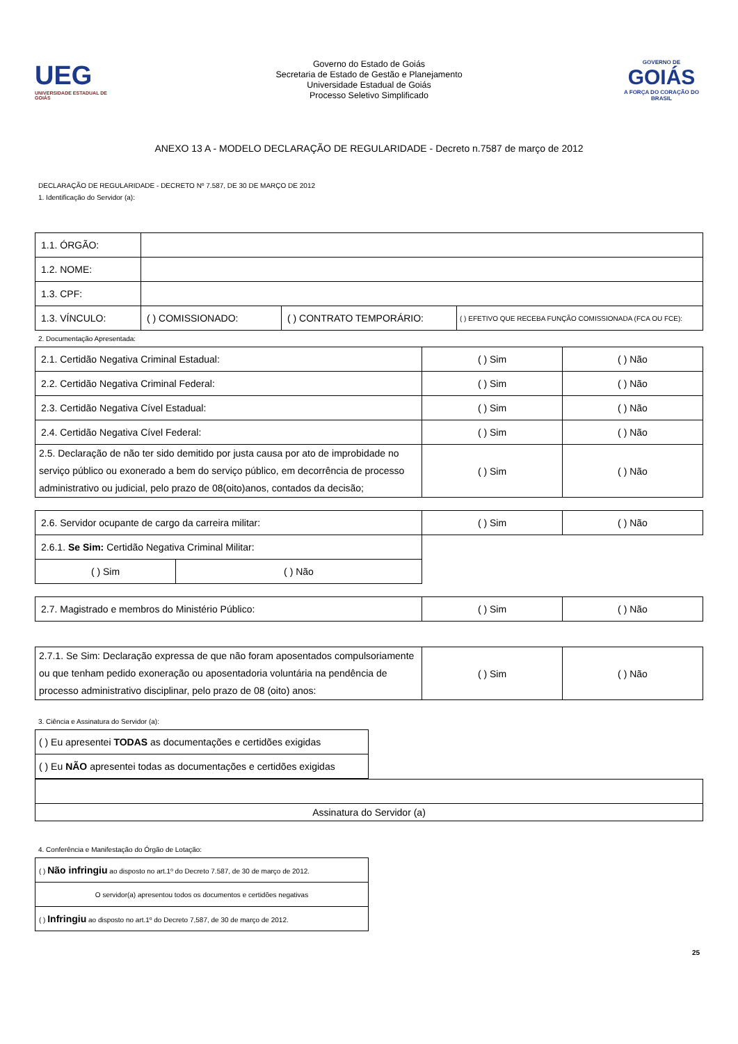UEG
UNIVERSIDADE ESTADUAL DE GOIÁS
Governo do Estado de Goiás
Secretaria de Estado de Gestão e Planejamento
Universidade Estadual de Goiás
Processo Seletivo Simplificado
GOVERNO DE
GOIÁS
A FORÇA DO CORAÇÃO DO BRASIL
ANEXO 13 A - MODELO DECLARAÇÃO DE REGULARIDADE - Decreto n.7587 de março de 2012
DECLARAÇÃO DE REGULARIDADE - DECRETO Nº 7.587, DE 30 DE MARÇO DE 2012
1. Identificação do Servidor (a):
| 1.1. ÓRGÃO: | | | |
| 1.2. NOME: | | | |
| 1.3. CPF: | | | |
| 1.3. VÍNCULO: | ( ) COMISSIONADO: | ( ) CONTRATO TEMPORÁRIO: | ( ) EFETIVO QUE RECEBA FUNÇÃO COMISSIONADA (FCA OU FCE): |
2. Documentação Apresentada:
| 2.1. Certidão Negativa Criminal Estadual: | ( ) Sim | ( ) Não |
| 2.2. Certidão Negativa Criminal Federal: | ( ) Sim | ( ) Não |
| 2.3. Certidão Negativa Cível Estadual: | ( ) Sim | ( ) Não |
| 2.4. Certidão Negativa Cível Federal: | ( ) Sim | ( ) Não |
| 2.5. Declaração de não ter sido demitido por justa causa por ato de improbidade no serviço público ou exonerado a bem do serviço público, em decorrência de processo administrativo ou judicial, pelo prazo de 08(oito)anos, contados da decisão; | ( ) Sim | ( ) Não |
| 2.6. Servidor ocupante de cargo da carreira militar: | | ( ) Sim | ( ) Não |
| 2.6.1. Se Sim: Certidão Negativa Criminal Militar: | | | |
| ( ) Sim | ( ) Não | | |
| 2.7. Magistrado e membros do Ministério Público: | ( ) Sim | ( ) Não |
| 2.7.1. Se Sim: Declaração expressa de que não foram aposentados compulsoriamente ou que tenham pedido exoneração ou aposentadoria voluntária na pendência de processo administrativo disciplinar, pelo prazo de 08 (oito) anos: | ( ) Sim | ( ) Não |
3. Ciência e Assinatura do Servidor (a):
| ( ) Eu apresentei TODAS as documentações e certidões exigidas |
| ( ) Eu NÃO apresentei todas as documentações e certidões exigidas |
| Assinatura do Servidor (a) |
4. Conferência e Manifestação do Órgão de Lotação:
| ( ) Não infringiu ao disposto no art.1º do Decreto 7.587, de 30 de março de 2012. |
| O servidor(a) apresentou todos os documentos e certidões negativas |
| ( ) Infringiu ao disposto no art.1º do Decreto 7,587, de 30 de março de 2012. |
25